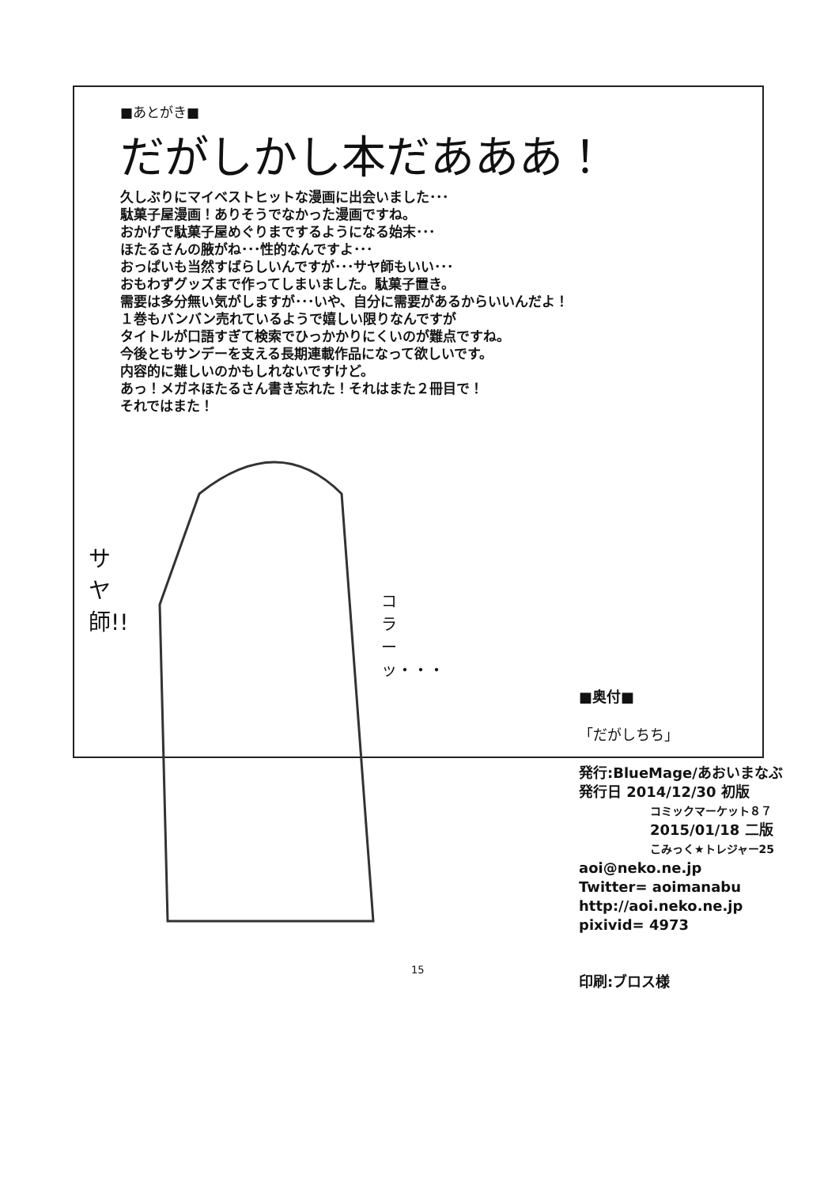■あとがき■
だがしかし本だあああ！
久しぶりにマイベストヒットな漫画に出会いました･･･
駄菓子屋漫画！ありそうでなかった漫画ですね。
おかげで駄菓子屋めぐりまでするようになる始末･･･
ほたるさんの腋がね･･･性的なんですよ･･･
おっぱいも当然すばらしいんですが･･･サヤ師もいい･･･
おもわずグッズまで作ってしまいました。駄菓子置き。
需要は多分無い気がしますが･･･いや、自分に需要があるからいいんだよ！
１巻もバンバン売れているようで嬉しい限りなんですが
タイトルが口語すぎて検索でひっかかりにくいのが難点ですね。
今後ともサンデーを支える長期連載作品になって欲しいです。
内容的に難しいのかもしれないですけど。
あっ！メガネほたるさん書き忘れた！それはまた２冊目で！
それではまた！
サヤ師!!
コラーッ・・・
■奥付■
「だがしちち」
発行:BlueMage/あおいまなぶ
発行日 2014/12/30 初版
コミックマーケット８７
2015/01/18 二版
こみっく★トレジャー25
aoi@neko.ne.jp
Twitter= aoimanabu
http://aoi.neko.ne.jp
pixivid= 4973
印刷:ブロス様
15